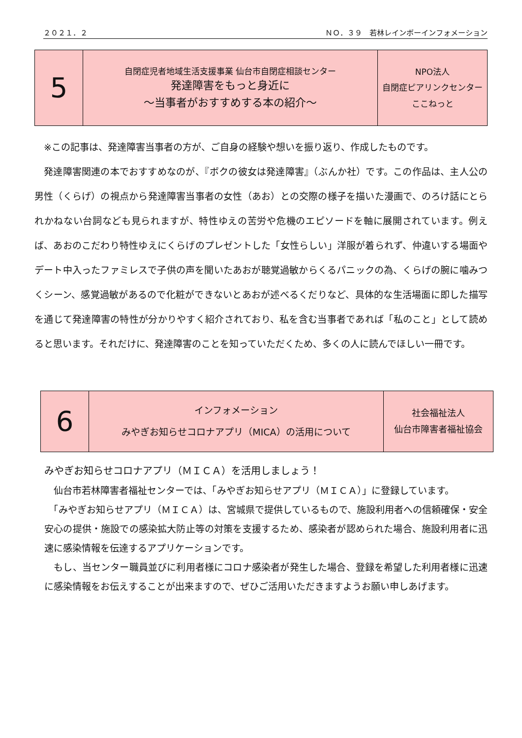２０２１．２ ＮＯ．３９　若林レインボーインフォメーション
| 5 | 自閉症児者地域生活支援事業 仙台市自閉症相談センター 発達障害をもっと身近に ～当事者がおすすめする本の紹介～ | NPO法人 自閉症ピアリンクセンター ここねっと |
　※この記事は、発達障害当事者の方が、ご自身の経験や想いを振り返り、作成したものです。
　発達障害関連の本でおすすめなのが、『ボクの彼女は発達障害』（ぶんか社）です。この作品は、主人公の男性（くらげ）の視点から発達障害当事者の女性（あお）との交際の様子を描いた漫画で、のろけ話にとられかねない台詞なども見られますが、特性ゆえの苦労や危機のエピソードを軸に展開されています。例えば、あおのこだわり特性ゆえにくらげのプレゼントした「女性らしい」洋服が着られず、仲違いする場面やデート中入ったファミレスで子供の声を聞いたあおが聴覚過敏からくるパニックの為、くらげの腕に噛みつくシーン、感覚過敏があるので化粧ができないとあおが述べるくだりなど、具体的な生活場面に即した描写を通じて発達障害の特性が分かりやすく紹介されており、私を含む当事者であれば「私のこと」として読めると思います。それだけに、発達障害のことを知っていただくため、多くの人に読んでほしい一冊です。
| 6 | インフォメーション みやぎお知らせコロナアプリ（MICA）の活用について | 社会福祉法人 仙台市障害者福祉協会 |
みやぎお知らせコロナアプリ（ＭＩＣＡ）を活用しましょう！
　仙台市若林障害者福祉センターでは、「みやぎお知らせアプリ（ＭＩＣＡ）」に登録しています。
　「みやぎお知らせアプリ（ＭＩＣＡ）は、宮城県で提供しているもので、施設利用者への信頼確保・安全安心の提供・施設での感染拡大防止等の対策を支援するため、感染者が認められた場合、施設利用者に迅速に感染情報を伝達するアプリケーションです。
　もし、当センター職員並びに利用者様にコロナ感染者が発生した場合、登録を希望した利用者様に迅速に感染情報をお伝えすることが出来ますので、ぜひご活用いただきますようお願い申しあげます。